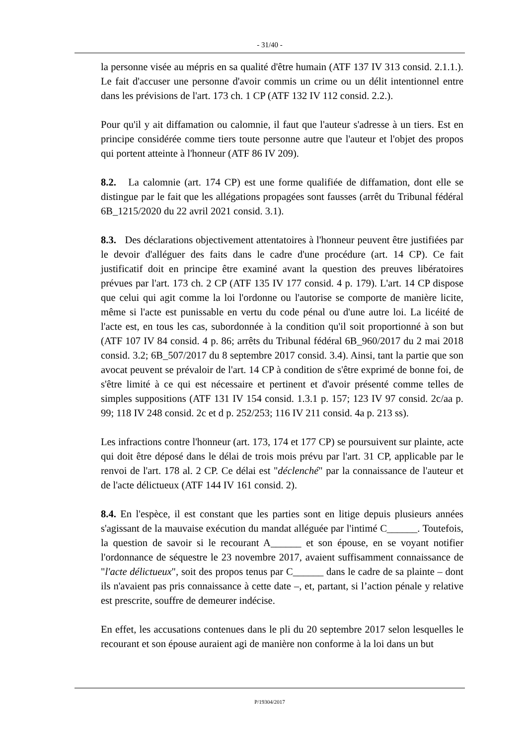- 31/40 -
la personne visée au mépris en sa qualité d'être humain (ATF 137 IV 313 consid. 2.1.1.). Le fait d'accuser une personne d'avoir commis un crime ou un délit intentionnel entre dans les prévisions de l'art. 173 ch. 1 CP (ATF 132 IV 112 consid. 2.2.).
Pour qu'il y ait diffamation ou calomnie, il faut que l'auteur s'adresse à un tiers. Est en principe considérée comme tiers toute personne autre que l'auteur et l'objet des propos qui portent atteinte à l'honneur (ATF 86 IV 209).
8.2. La calomnie (art. 174 CP) est une forme qualifiée de diffamation, dont elle se distingue par le fait que les allégations propagées sont fausses (arrêt du Tribunal fédéral 6B_1215/2020 du 22 avril 2021 consid. 3.1).
8.3. Des déclarations objectivement attentatoires à l'honneur peuvent être justifiées par le devoir d'alléguer des faits dans le cadre d'une procédure (art. 14 CP). Ce fait justificatif doit en principe être examiné avant la question des preuves libératoires prévues par l'art. 173 ch. 2 CP (ATF 135 IV 177 consid. 4 p. 179). L'art. 14 CP dispose que celui qui agit comme la loi l'ordonne ou l'autorise se comporte de manière licite, même si l'acte est punissable en vertu du code pénal ou d'une autre loi. La licéité de l'acte est, en tous les cas, subordonnée à la condition qu'il soit proportionné à son but (ATF 107 IV 84 consid. 4 p. 86; arrêts du Tribunal fédéral 6B_960/2017 du 2 mai 2018 consid. 3.2; 6B_507/2017 du 8 septembre 2017 consid. 3.4). Ainsi, tant la partie que son avocat peuvent se prévaloir de l'art. 14 CP à condition de s'être exprimé de bonne foi, de s'être limité à ce qui est nécessaire et pertinent et d'avoir présenté comme telles de simples suppositions (ATF 131 IV 154 consid. 1.3.1 p. 157; 123 IV 97 consid. 2c/aa p. 99; 118 IV 248 consid. 2c et d p. 252/253; 116 IV 211 consid. 4a p. 213 ss).
Les infractions contre l'honneur (art. 173, 174 et 177 CP) se poursuivent sur plainte, acte qui doit être déposé dans le délai de trois mois prévu par l'art. 31 CP, applicable par le renvoi de l'art. 178 al. 2 CP. Ce délai est "déclenché" par la connaissance de l'auteur et de l'acte délictueux (ATF 144 IV 161 consid. 2).
8.4. En l'espèce, il est constant que les parties sont en litige depuis plusieurs années s'agissant de la mauvaise exécution du mandat alléguée par l'intimé C______. Toutefois, la question de savoir si le recourant A______ et son épouse, en se voyant notifier l'ordonnance de séquestre le 23 novembre 2017, avaient suffisamment connaissance de "l'acte délictueux", soit des propos tenus par C______ dans le cadre de sa plainte – dont ils n'avaient pas pris connaissance à cette date –, et, partant, si l’action pénale y relative est prescrite, souffre de demeurer indécise.
En effet, les accusations contenues dans le pli du 20 septembre 2017 selon lesquelles le recourant et son épouse auraient agi de manière non conforme à la loi dans un but
P/19304/2017